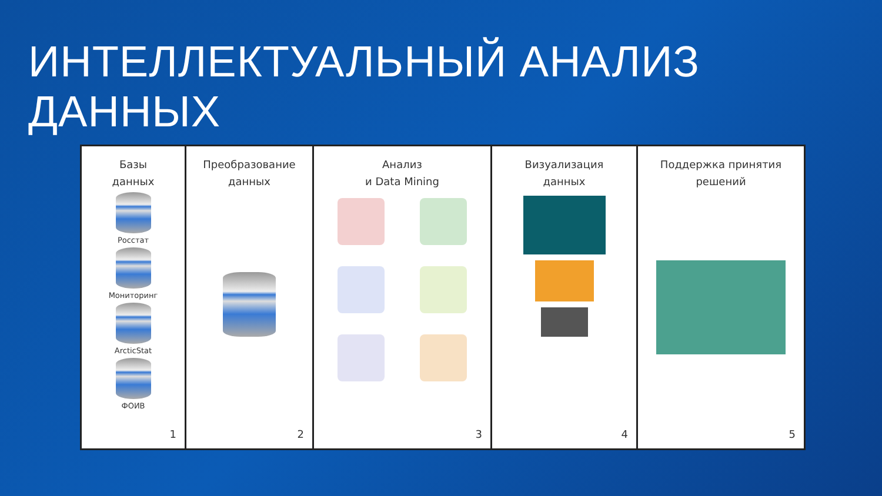ИНТЕЛЛЕКТУАЛЬНЫЙ АНАЛИЗ ДАННЫХ
Базы
данных
Росстат
Мониторинг
ArcticStat
ФОИВ
1
Преобразование
данных
2
Анализ
и Data Mining
3
Визуализация
данных
4
Поддержка принятия
решений
5